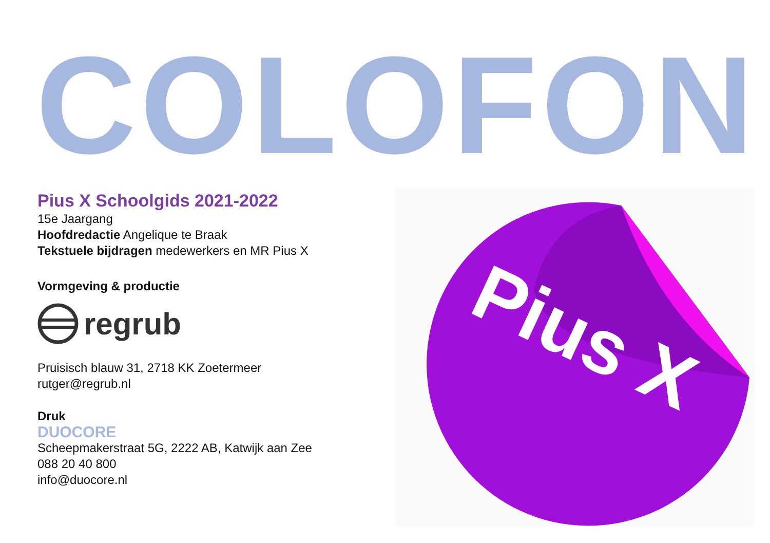COLOFON
Pius X Schoolgids 2021-2022
15e Jaargang
Hoofdredactie Angelique te Braak
Tekstuele bijdragen medewerkers en MR Pius X
Vormgeving & productie
regrub
Pruisisch blauw 31, 2718 KK Zoetermeer
rutger@regrub.nl
Druk
DUOCORE
Scheepmakerstraat 5G, 2222 AB, Katwijk aan Zee
088 20 40 800
info@duocore.nl
Pius X